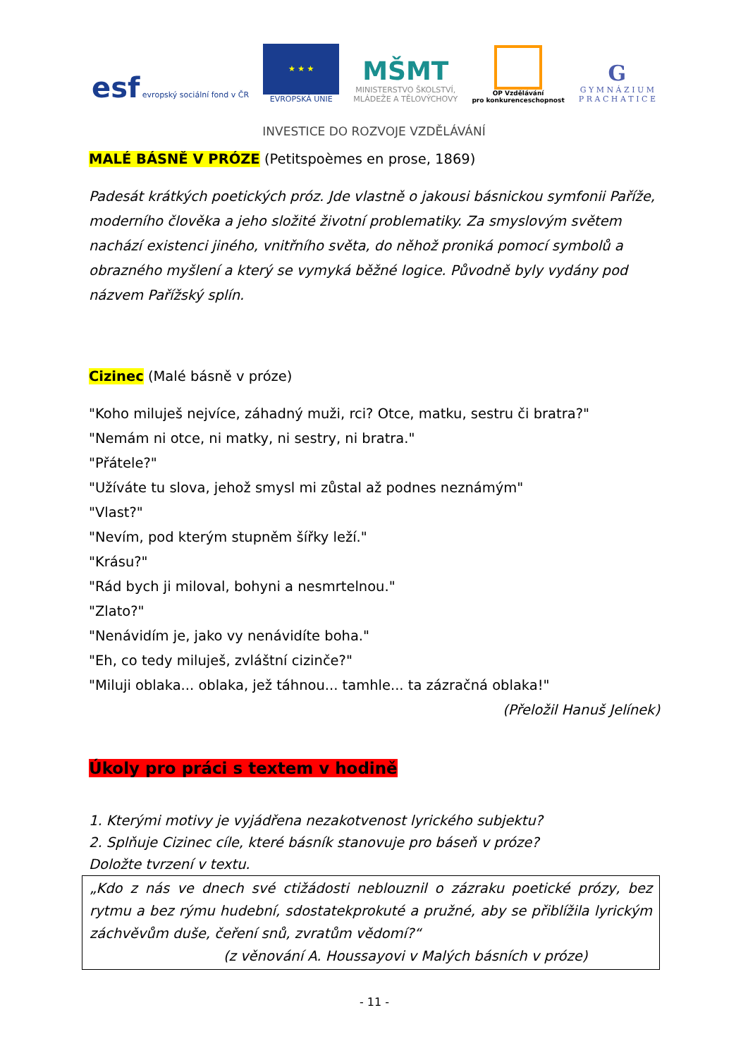esf evropský sociální fond v ČR
★ ★ ★
EVROPSKÁ UNIE
MŠMT
MINISTERSTVO ŠKOLSTVÍ,
MLÁDEŽE A TĚLOVÝCHOVY
OP Vzdělávání
pro konkurenceschopnost
G
G Y M N Á Z I U M
P R A C H A T I C E
INVESTICE DO ROZVOJE VZDĚLÁVÁNÍ
MALÉ BÁSNĚ V PRÓZE (Petitspoèmes en prose, 1869)
Padesát krátkých poetických próz. Jde vlastně o jakousi básnickou symfonii Paříže, moderního člověka a jeho složité životní problematiky. Za smyslovým světem nachází existenci jiného, vnitřního světa, do něhož proniká pomocí symbolů a obrazného myšlení a který se vymyká běžné logice. Původně byly vydány pod názvem Pařížský splín.
Cizinec (Malé básně v próze)
"Koho miluješ nejvíce, záhadný muži, rci? Otce, matku, sestru či bratra?"
"Nemám ni otce, ni matky, ni sestry, ni bratra."
"Přátele?"
"Užíváte tu slova, jehož smysl mi zůstal až podnes neznámým"
"Vlast?"
"Nevím, pod kterým stupněm šířky leží."
"Krásu?"
"Rád bych ji miloval, bohyni a nesmrtelnou."
"Zlato?"
"Nenávidím je, jako vy nenávidíte boha."
"Eh, co tedy miluješ, zvláštní cizinče?"
"Miluji oblaka... oblaka, jež táhnou... tamhle... ta zázračná oblaka!"
(Přeložil Hanuš Jelínek)
Úkoly pro práci s textem v hodině
1. Kterými motivy je vyjádřena nezakotvenost lyrického subjektu?
2. Splňuje Cizinec cíle, které básník stanovuje pro báseň v próze?
Doložte tvrzení v textu.
„Kdo z nás ve dnech své ctižádosti neblouznil o zázraku poetické prózy, bez rytmu a bez rýmu hudební, sdostatekprokuté a pružné, aby se přiblížila lyrickým záchvěvům duše, čeření snů, zvratům vědomí?“
(z věnování A. Houssayovi v Malých básních v próze)
- 11 -